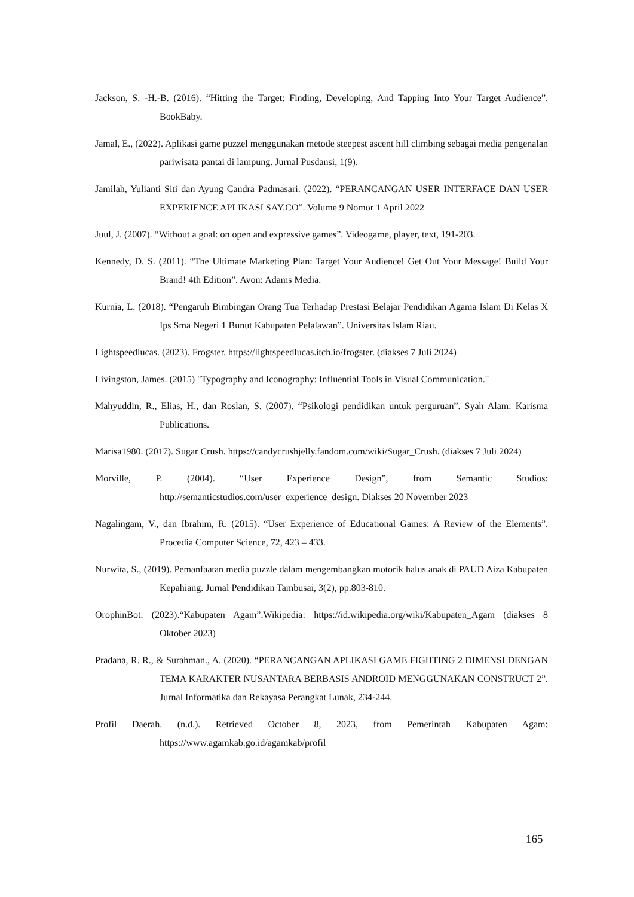Jackson, S. -H.-B. (2016). “Hitting the Target: Finding, Developing, And Tapping Into Your Target Audience”. BookBaby.
Jamal, E., (2022). Aplikasi game puzzel menggunakan metode steepest ascent hill climbing sebagai media pengenalan pariwisata pantai di lampung. Jurnal Pusdansi, 1(9).
Jamilah, Yulianti Siti dan Ayung Candra Padmasari. (2022). “PERANCANGAN USER INTERFACE DAN USER EXPERIENCE APLIKASI SAY.CO”. Volume 9 Nomor 1 April 2022
Juul, J. (2007). “Without a goal: on open and expressive games”. Videogame, player, text, 191-203.
Kennedy, D. S. (2011). “The Ultimate Marketing Plan: Target Your Audience! Get Out Your Message! Build Your Brand! 4th Edition”. Avon: Adams Media.
Kurnia, L. (2018). “Pengaruh Bimbingan Orang Tua Terhadap Prestasi Belajar Pendidikan Agama Islam Di Kelas X Ips Sma Negeri 1 Bunut Kabupaten Pelalawan”. Universitas Islam Riau.
Lightspeedlucas. (2023). Frogster. https://lightspeedlucas.itch.io/frogster. (diakses 7 Juli 2024)
Livingston, James. (2015) "Typography and Iconography: Influential Tools in Visual Communication."
Mahyuddin, R., Elias, H., dan Roslan, S. (2007). “Psikologi pendidikan untuk perguruan”. Syah Alam: Karisma Publications.
Marisa1980. (2017). Sugar Crush. https://candycrushjelly.fandom.com/wiki/Sugar_Crush. (diakses 7 Juli 2024)
Morville, P. (2004). “User Experience Design”, from Semantic Studios: http://semanticstudios.com/user_experience_design. Diakses 20 November 2023
Nagalingam, V., dan Ibrahim, R. (2015). “User Experience of Educational Games: A Review of the Elements”. Procedia Computer Science, 72, 423 – 433.
Nurwita, S., (2019). Pemanfaatan media puzzle dalam mengembangkan motorik halus anak di PAUD Aiza Kabupaten Kepahiang. Jurnal Pendidikan Tambusai, 3(2), pp.803-810.
OrophinBot. (2023).“Kabupaten Agam”.Wikipedia: https://id.wikipedia.org/wiki/Kabupaten_Agam (diakses 8 Oktober 2023)
Pradana, R. R., & Surahman., A. (2020). “PERANCANGAN APLIKASI GAME FIGHTING 2 DIMENSI DENGAN TEMA KARAKTER NUSANTARA BERBASIS ANDROID MENGGUNAKAN CONSTRUCT 2”. Jurnal Informatika dan Rekayasa Perangkat Lunak, 234-244.
Profil Daerah. (n.d.). Retrieved October 8, 2023, from Pemerintah Kabupaten Agam: https://www.agamkab.go.id/agamkab/profil
165